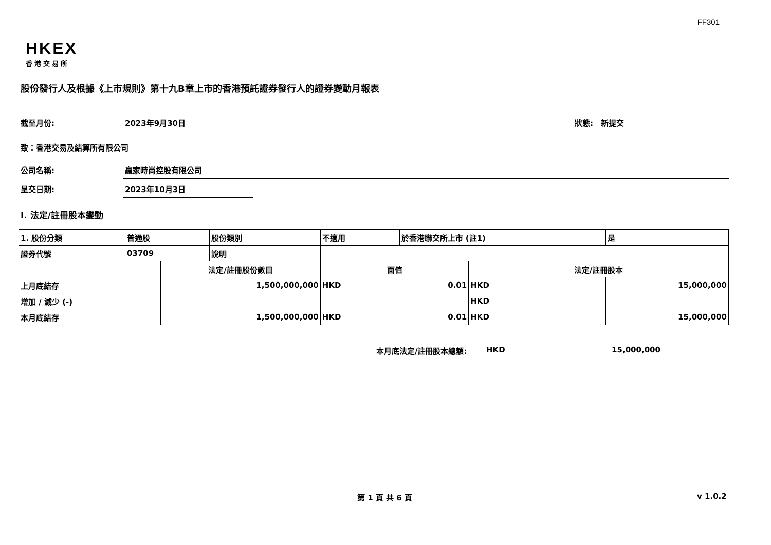FF301
HKEX
香港交易所
股份發行人及根據《上市規則》第十九B章上市的香港預託證券發行人的證券變動月報表
截至月份: 2023年9月30日 狀態: 新提交
致：香港交易及結算所有限公司
公司名稱: 贏家時尚控股有限公司
呈交日期: 2023年10月3日
I. 法定/註冊股本變動
| 1. 股份分類 | 普通股 | | 股份類別 | 不適用 | | | 於香港聯交所上市 (註1) | | 是 | |
| 證券代號 | 03709 | | 說明 | | | | | | | |
| | | 法定/註冊股份數目 | | | 面值 | | | 法定/註冊股本 | | |
| 上月底結存 | | 1,500,000,000 | | | HKD | 0.01 | | HKD | 15,000,000 | |
| 增加 / 減少 (-) | | | | | | | | HKD | | |
| 本月底結存 | | 1,500,000,000 | | | HKD | 0.01 | | HKD | 15,000,000 | |
本月底法定/註冊股本總額: HKD 15,000,000
第 1 頁 共 6 頁 v 1.0.2